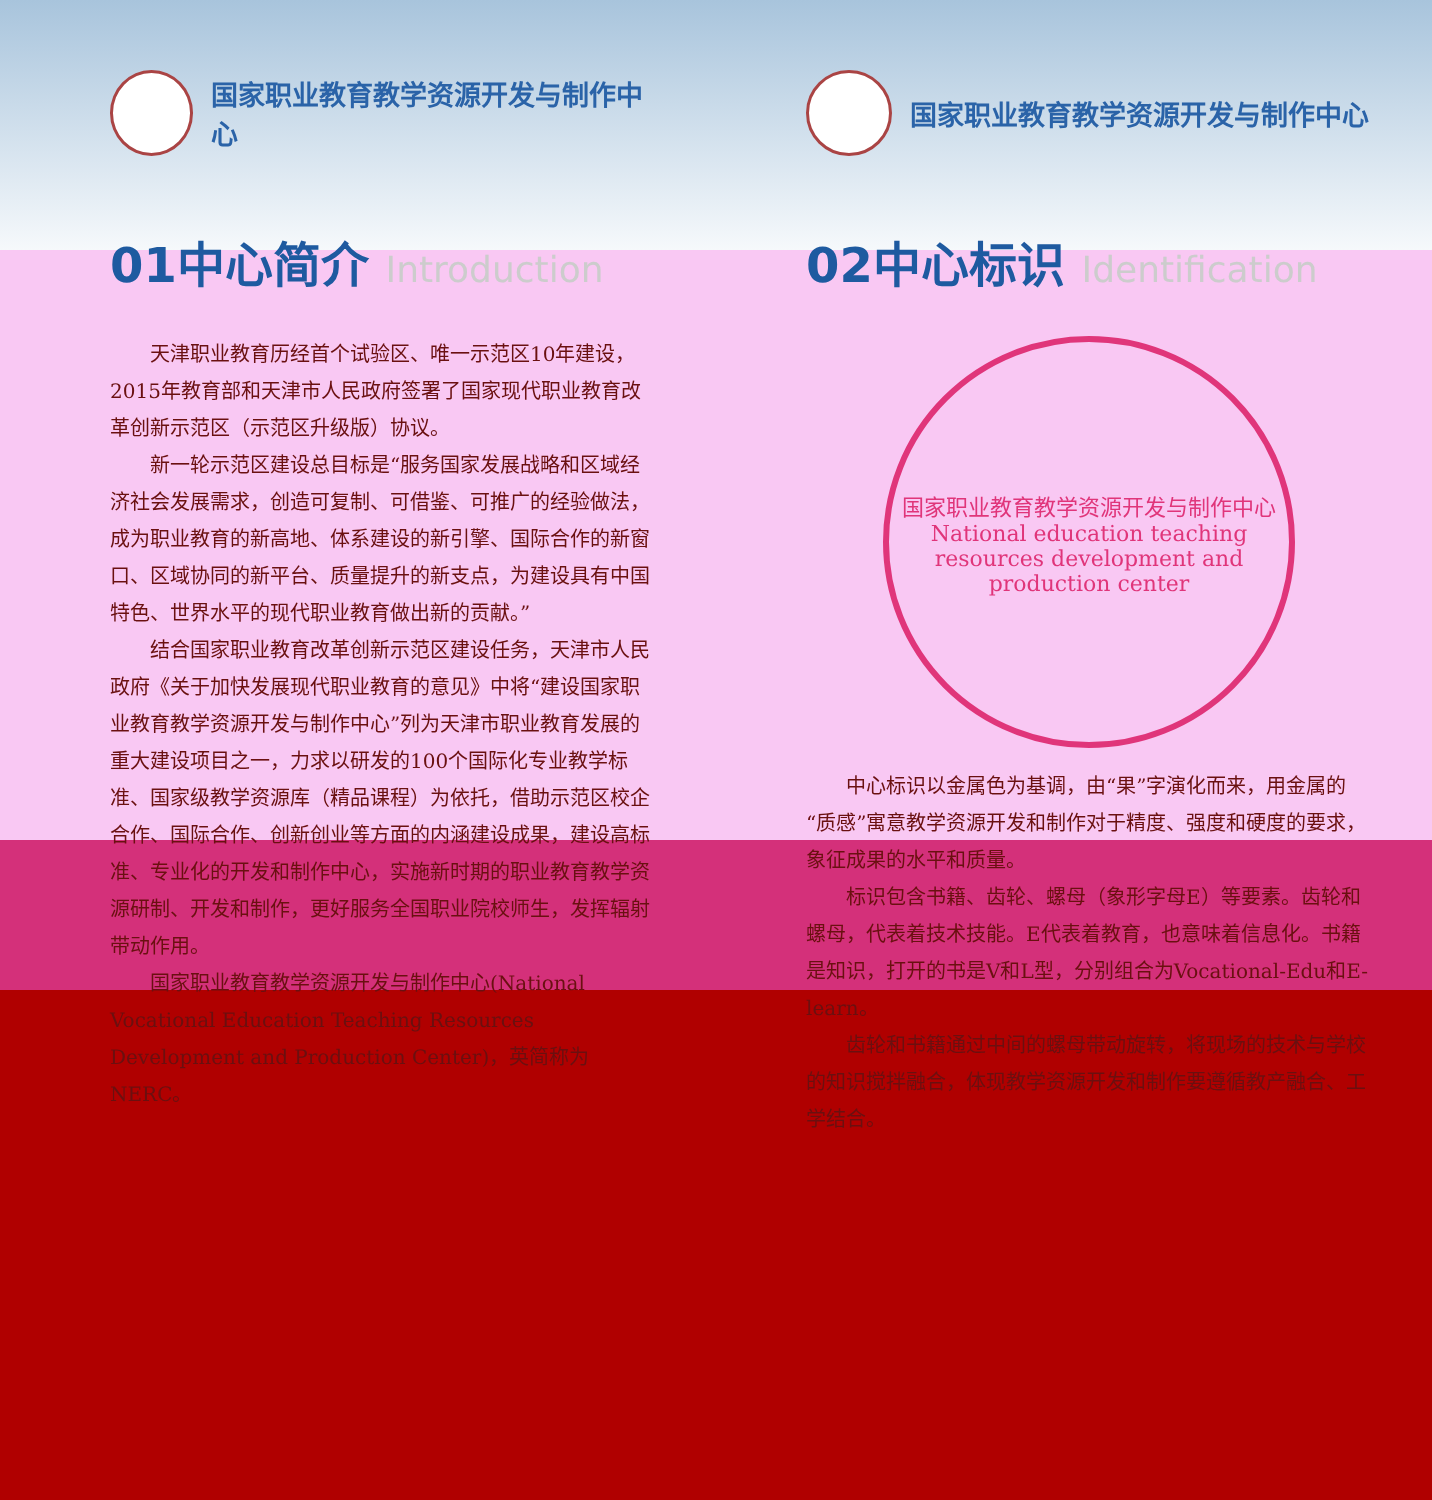国家职业教育教学资源开发与制作中心
01中心简介 Introduction
天津职业教育历经首个试验区、唯一示范区10年建设，2015年教育部和天津市人民政府签署了国家现代职业教育改革创新示范区（示范区升级版）协议。
新一轮示范区建设总目标是“服务国家发展战略和区域经济社会发展需求，创造可复制、可借鉴、可推广的经验做法，成为职业教育的新高地、体系建设的新引擎、国际合作的新窗口、区域协同的新平台、质量提升的新支点，为建设具有中国特色、世界水平的现代职业教育做出新的贡献。”
结合国家职业教育改革创新示范区建设任务，天津市人民政府《关于加快发展现代职业教育的意见》中将“建设国家职业教育教学资源开发与制作中心”列为天津市职业教育发展的重大建设项目之一，力求以研发的100个国际化专业教学标准、国家级教学资源库（精品课程）为依托，借助示范区校企合作、国际合作、创新创业等方面的内涵建设成果，建设高标准、专业化的开发和制作中心，实施新时期的职业教育教学资源研制、开发和制作，更好服务全国职业院校师生，发挥辐射带动作用。
国家职业教育教学资源开发与制作中心(National Vocational Education Teaching Resources Development and Production Center)，英简称为NERC。
国家职业教育教学资源开发与制作中心
02中心标识 Identification
国家职业教育教学资源开发与制作中心
National education teaching resources development and production center
中心标识以金属色为基调，由“果”字演化而来，用金属的“质感”寓意教学资源开发和制作对于精度、强度和硬度的要求，象征成果的水平和质量。
标识包含书籍、齿轮、螺母（象形字母E）等要素。齿轮和螺母，代表着技术技能。E代表着教育，也意味着信息化。书籍是知识，打开的书是V和L型，分别组合为Vocational-Edu和E-learn。
齿轮和书籍通过中间的螺母带动旋转，将现场的技术与学校的知识搅拌融合，体现教学资源开发和制作要遵循教产融合、工学结合。